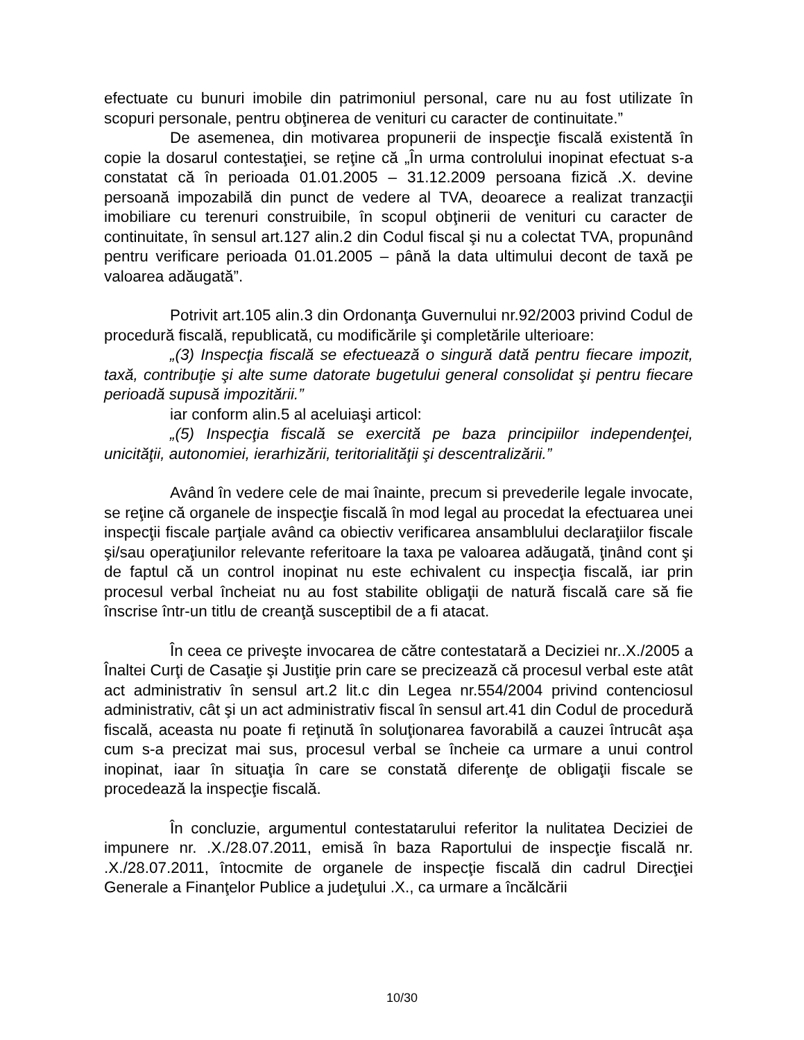efectuate cu bunuri imobile din patrimoniul personal, care nu au fost utilizate în scopuri personale, pentru obţinerea de venituri cu caracter de continuitate.”
De asemenea, din motivarea propunerii de inspecţie fiscală existentă în copie la dosarul contestaţiei, se reţine că „În urma controlului inopinat efectuat s-a constatat că în perioada 01.01.2005 – 31.12.2009 persoana fizică .X. devine persoană impozabilă din punct de vedere al TVA, deoarece a realizat tranzacţii imobiliare cu terenuri construibile, în scopul obţinerii de venituri cu caracter de continuitate, în sensul art.127 alin.2 din Codul fiscal şi nu a colectat TVA, propunând pentru verificare perioada 01.01.2005 – până la data ultimului decont de taxă pe valoarea adăugată”.
Potrivit art.105 alin.3 din Ordonanţa Guvernului nr.92/2003 privind Codul de procedură fiscală, republicată, cu modificările şi completările ulterioare:
„(3) Inspecţia fiscală se efectuează o singură dată pentru fiecare impozit, taxă, contribuţie şi alte sume datorate bugetului general consolidat şi pentru fiecare perioadă supusă impozitării.”
iar conform alin.5 al aceluiaşi articol:
„(5) Inspecţia fiscală se exercită pe baza principiilor independenţei, unicităţii, autonomiei, ierarhizării, teritorialităţii şi descentralizării.”
Având în vedere cele de mai înainte, precum si prevederile legale invocate, se reţine că organele de inspecţie fiscală în mod legal au procedat la efectuarea unei inspecţii fiscale parţiale având ca obiectiv verificarea ansamblului declaraţiilor fiscale şi/sau operaţiunilor relevante referitoare la taxa pe valoarea adăugată, ţinând cont şi de faptul că un control inopinat nu este echivalent cu inspecţia fiscală, iar prin procesul verbal încheiat nu au fost stabilite obligaţii de natură fiscală care să fie înscrise într-un titlu de creanţă susceptibil de a fi atacat.
În ceea ce priveşte invocarea de către contestatară a Deciziei nr..X./2005 a Înaltei Curţi de Casaţie şi Justiţie prin care se precizează că procesul verbal este atât act administrativ în sensul art.2 lit.c din Legea nr.554/2004 privind contenciosul administrativ, cât şi un act administrativ fiscal în sensul art.41 din Codul de procedură fiscală, aceasta nu poate fi reţinută în soluţionarea favorabilă a cauzei întrucât aşa cum s-a precizat mai sus, procesul verbal se încheie ca urmare a unui control inopinat, iaar în situaţia în care se constată diferenţe de obligaţii fiscale se procedează la inspecţie fiscală.
În concluzie, argumentul contestatarului referitor la nulitatea Deciziei de impunere nr. .X./28.07.2011, emisă în baza Raportului de inspecţie fiscală nr. .X./28.07.2011, întocmite de organele de inspecţie fiscală din cadrul Direcţiei Generale a Finanţelor Publice a judeţului .X., ca urmare a încălcării
10/30